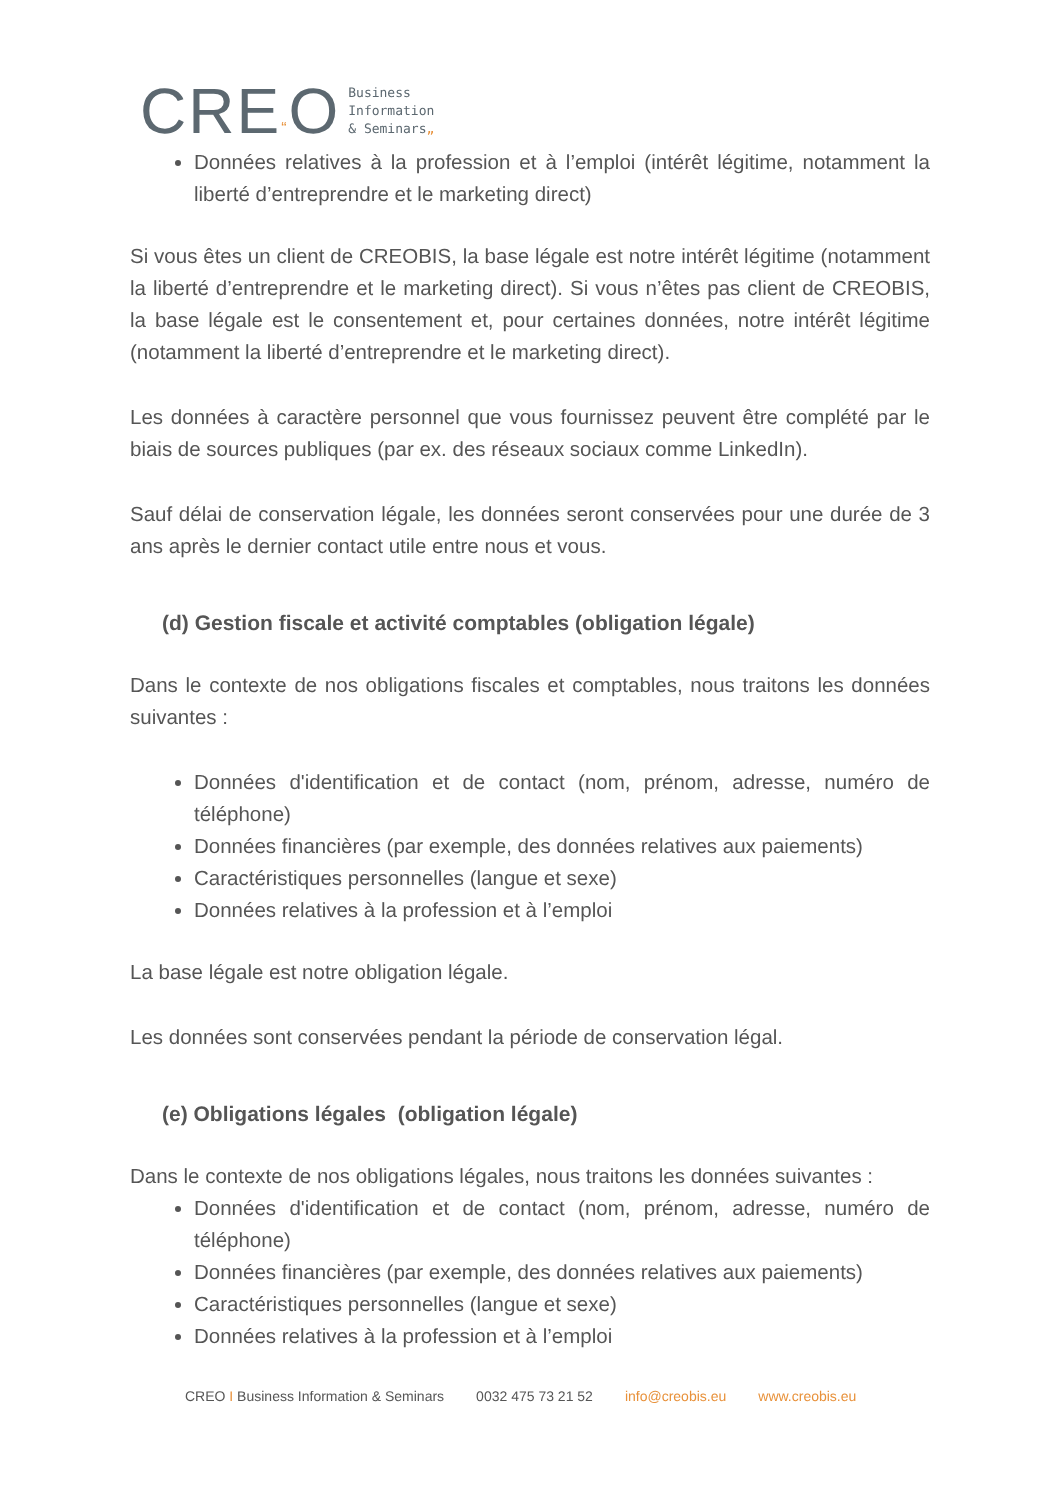CRE“O
Business
Information
& Seminars„
Données relatives à la profession et à l’emploi (intérêt légitime, notamment la liberté d’entreprendre et le marketing direct)
Si vous êtes un client de CREOBIS, la base légale est notre intérêt légitime (notamment la liberté d’entreprendre et le marketing direct). Si vous n’êtes pas client de CREOBIS, la base légale est le consentement et, pour certaines données, notre intérêt légitime (notamment la liberté d’entreprendre et le marketing direct).
Les données à caractère personnel que vous fournissez peuvent être complété par le biais de sources publiques (par ex. des réseaux sociaux comme LinkedIn).
Sauf délai de conservation légale, les données seront conservées pour une durée de 3 ans après le dernier contact utile entre nous et vous.
(d) Gestion fiscale et activité comptables (obligation légale)
Dans le contexte de nos obligations fiscales et comptables, nous traitons les données suivantes :
Données d'identification et de contact (nom, prénom, adresse, numéro de téléphone)
Données financières (par exemple, des données relatives aux paiements)
Caractéristiques personnelles (langue et sexe)
Données relatives à la profession et à l’emploi
La base légale est notre obligation légale.
Les données sont conservées pendant la période de conservation légal.
(e) Obligations légales (obligation légale)
Dans le contexte de nos obligations légales, nous traitons les données suivantes :
Données d'identification et de contact (nom, prénom, adresse, numéro de téléphone)
Données financières (par exemple, des données relatives aux paiements)
Caractéristiques personnelles (langue et sexe)
Données relatives à la profession et à l’emploi
CREO I Business Information & Seminars 0032 475 73 21 52 info@creobis.eu www.creobis.eu